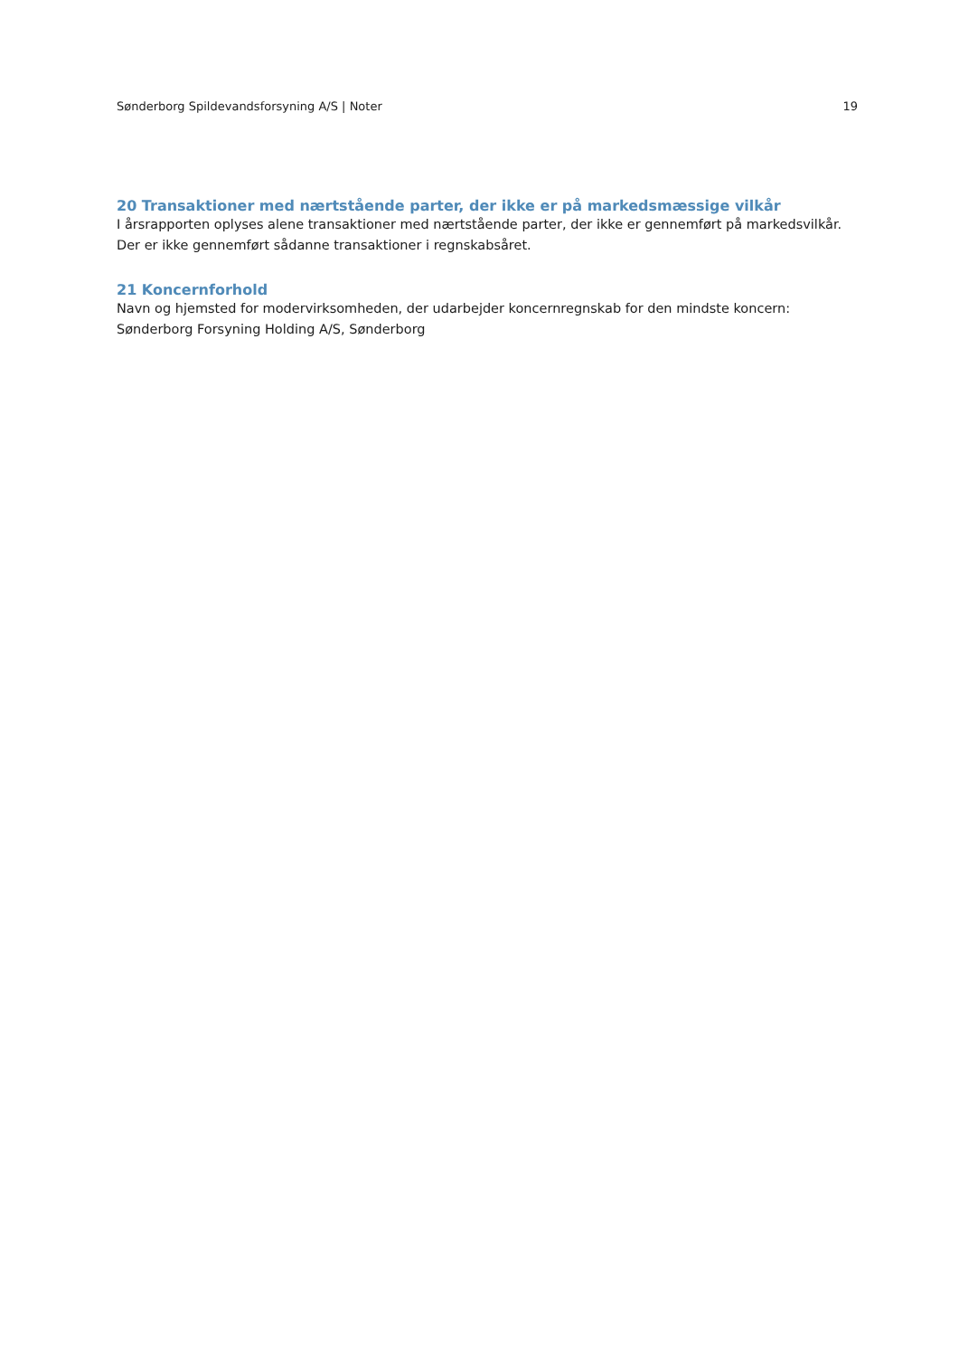Sønderborg Spildevandsforsyning A/S | Noter 19
20 Transaktioner med nærtstående parter, der ikke er på markedsmæssige vilkår
I årsrapporten oplyses alene transaktioner med nærtstående parter, der ikke er gennemført på markedsvilkår.
Der er ikke gennemført sådanne transaktioner i regnskabsåret.
21 Koncernforhold
Navn og hjemsted for modervirksomheden, der udarbejder koncernregnskab for den mindste koncern:
Sønderborg Forsyning Holding A/S, Sønderborg